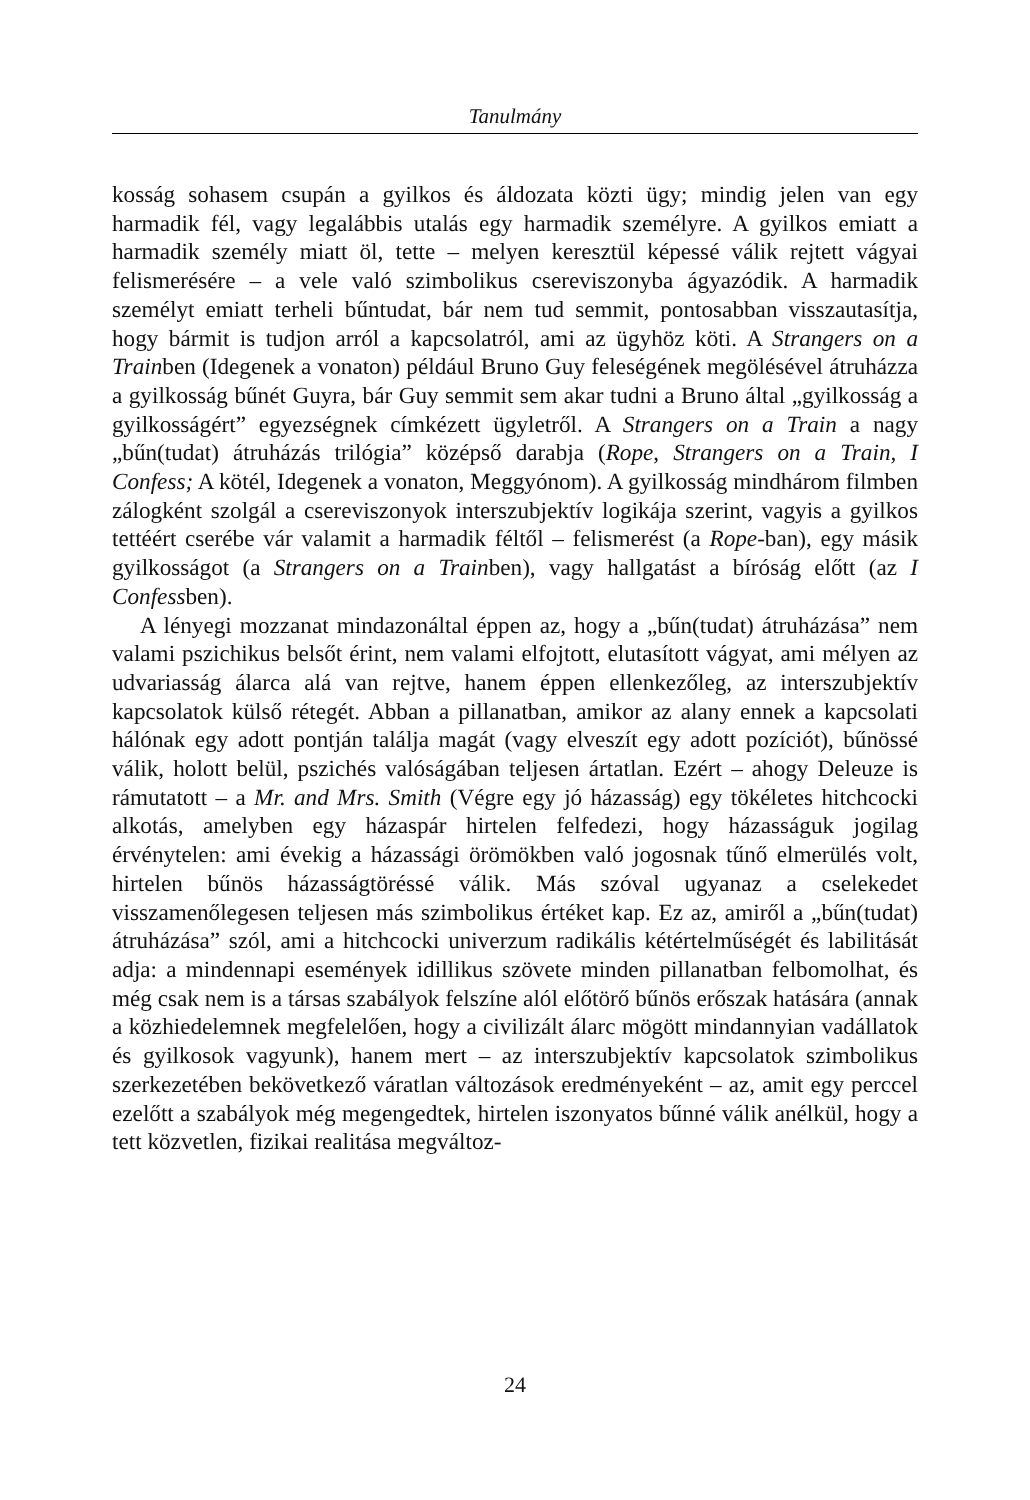Tanulmány
kosság sohasem csupán a gyilkos és áldozata közti ügy; mindig jelen van egy harmadik fél, vagy legalábbis utalás egy harmadik személyre. A gyilkos emiatt a harmadik személy miatt öl, tette – melyen keresztül képessé válik rejtett vágyai felismerésére – a vele való szimbolikus csereviszonyba ágyazódik. A harmadik személyt emiatt terheli bűntudat, bár nem tud semmit, pontosabban visszautasítja, hogy bármit is tudjon arról a kapcsolatról, ami az ügyhöz köti. A Strangers on a Trainben (Idegenek a vonaton) például Bruno Guy feleségének megölésével átruházza a gyilkosság bűnét Guyra, bár Guy semmit sem akar tudni a Bruno által „gyilkosság a gyilkosságért” egyezségnek címkézett ügyletről. A Strangers on a Train a nagy „bűn(tudat) átruházás trilógia” középső darabja (Rope, Strangers on a Train, I Confess; A kötél, Idegenek a vonaton, Meggyónom). A gyilkosság mindhárom filmben zálogként szolgál a csereviszonyok interszubjektív logikája szerint, vagyis a gyilkos tettéért cserébe vár valamit a harmadik féltől – felismerést (a Rope-ban), egy másik gyilkosságot (a Strangers on a Trainben), vagy hallgatást a bíróság előtt (az I Confessben).
A lényegi mozzanat mindazonáltal éppen az, hogy a „bűn(tudat) átruházása” nem valami pszichikus belsőt érint, nem valami elfojtott, elutasított vágyat, ami mélyen az udvariasság álarca alá van rejtve, hanem éppen ellenkezőleg, az interszubjektív kapcsolatok külső rétegét. Abban a pillanatban, amikor az alany ennek a kapcsolati hálónak egy adott pontján találja magát (vagy elveszít egy adott pozíciót), bűnössé válik, holott belül, pszichés valóságában teljesen ártatlan. Ezért – ahogy Deleuze is rámutatott – a Mr. and Mrs. Smith (Végre egy jó házasság) egy tökéletes hitchcocki alkotás, amelyben egy házaspár hirtelen felfedezi, hogy házasságuk jogilag érvénytelen: ami évekig a házassági örömökben való jogosnak tűnő elmerülés volt, hirtelen bűnös házasságtöréssé válik. Más szóval ugyanaz a cselekedet visszamenőlegesen teljesen más szimbolikus értéket kap. Ez az, amiről a „bűn(tudat) átruházása” szól, ami a hitchcocki univerzum radikális kétértelműségét és labilitását adja: a mindennapi események idillikus szövete minden pillanatban felbomolhat, és még csak nem is a társas szabályok felszíne alól előtörő bűnös erőszak hatására (annak a közhiedelemnek megfelelően, hogy a civilizált álarc mögött mindannyian vadállatok és gyilkosok vagyunk), hanem mert – az interszubjektív kapcsolatok szimbolikus szerkezetében bekövetkező váratlan változások eredményeként – az, amit egy perccel ezelőtt a szabályok még megengedtek, hirtelen iszonyatos bűnné válik anélkül, hogy a tett közvetlen, fizikai realitása megváltoz-
24